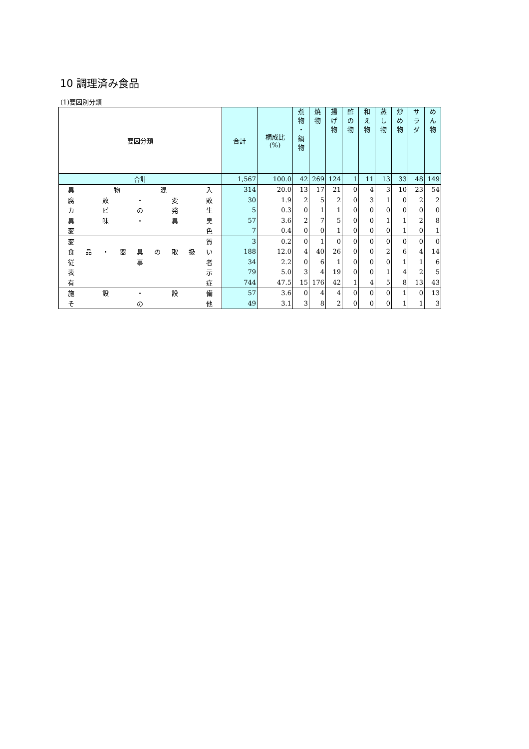10 調理済み食品
(1)要因別分類
| 要因分類 | 合計 | 構成比 (%) | 煮 物 ・ 鍋 物 | 焼 物 | 揚 げ 物 | 酢 の 物 | 和 え 物 | 蒸 し 物 | 炒 め 物 | サ ラ ダ | め ん 物 |
| --- | --- | --- | --- | --- | --- | --- | --- | --- | --- | --- | --- |
| 合計 | 1,567 | 100.0 | 42 | 269 | 124 | 1 | 11 | 13 | 33 | 48 | 149 |
| 異 物 混 入 | 314 | 20.0 | 13 | 17 | 21 | 0 | 4 | 3 | 10 | 23 | 54 |
| 腐 敗 ・ 変 敗 | 30 | 1.9 | 2 | 5 | 2 | 0 | 3 | 1 | 0 | 2 | 2 |
| カ ビ の 発 生 | 5 | 0.3 | 0 | 1 | 1 | 0 | 0 | 0 | 0 | 0 | 0 |
| 異 味 ・ 異 臭 | 57 | 3.6 | 2 | 7 | 5 | 0 | 0 | 1 | 1 | 2 | 8 |
| 変 色 | 7 | 0.4 | 0 | 0 | 1 | 0 | 0 | 0 | 1 | 0 | 1 |
| 変 質 | 3 | 0.2 | 0 | 1 | 0 | 0 | 0 | 0 | 0 | 0 | 0 |
| 食 品 ・ 器 具 の 取 扱 い | 188 | 12.0 | 4 | 40 | 26 | 0 | 0 | 2 | 6 | 4 | 14 |
| 従 事 者 | 34 | 2.2 | 0 | 6 | 1 | 0 | 0 | 0 | 1 | 1 | 6 |
| 表 示 | 79 | 5.0 | 3 | 4 | 19 | 0 | 0 | 1 | 4 | 2 | 5 |
| 有 症 | 744 | 47.5 | 15 | 176 | 42 | 1 | 4 | 5 | 8 | 13 | 43 |
| 施 設 ・ 設 備 | 57 | 3.6 | 0 | 4 | 4 | 0 | 0 | 0 | 1 | 0 | 13 |
| そ の 他 | 49 | 3.1 | 3 | 8 | 2 | 0 | 0 | 0 | 1 | 1 | 3 |